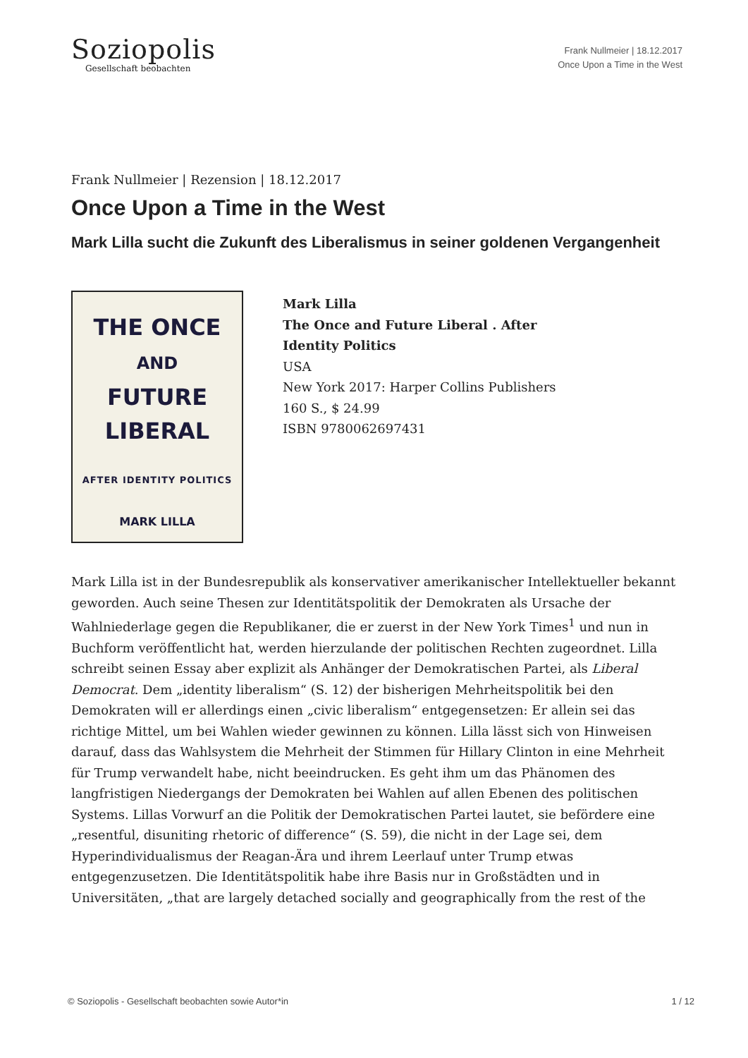Soziopolis
Gesellschaft beobachten
Frank Nullmeier | 18.12.2017
Once Upon a Time in the West
Frank Nullmeier | Rezension | 18.12.2017
Once Upon a Time in the West
Mark Lilla sucht die Zukunft des Liberalismus in seiner goldenen Vergangenheit
THE ONCE
AND
FUTURE
LIBERAL
AFTER IDENTITY POLITICS
MARK LILLA
Mark Lilla
The Once and Future Liberal . After
Identity Politics
USA
New York 2017: Harper Collins Publishers
160 S., $ 24.99
ISBN 9780062697431
Mark Lilla ist in der Bundesrepublik als konservativer amerikanischer Intellektueller bekannt geworden. Auch seine Thesen zur Identitätspolitik der Demokraten als Ursache der Wahlniederlage gegen die Republikaner, die er zuerst in der New York Times<sup>1</sup> und nun in Buchform veröffentlicht hat, werden hierzulande der politischen Rechten zugeordnet. Lilla schreibt seinen Essay aber explizit als Anhänger der Demokratischen Partei, als Liberal Democrat. Dem „identity liberalism“ (S. 12) der bisherigen Mehrheitspolitik bei den Demokraten will er allerdings einen „civic liberalism“ entgegensetzen: Er allein sei das richtige Mittel, um bei Wahlen wieder gewinnen zu können. Lilla lässt sich von Hinweisen darauf, dass das Wahlsystem die Mehrheit der Stimmen für Hillary Clinton in eine Mehrheit für Trump verwandelt habe, nicht beeindrucken. Es geht ihm um das Phänomen des langfristigen Niedergangs der Demokraten bei Wahlen auf allen Ebenen des politischen Systems. Lillas Vorwurf an die Politik der Demokratischen Partei lautet, sie befördere eine „resentful, disuniting rhetoric of difference“ (S. 59), die nicht in der Lage sei, dem Hyperindividualismus der Reagan-Ära und ihrem Leerlauf unter Trump etwas entgegenzusetzen. Die Identitätspolitik habe ihre Basis nur in Großstädten und in Universitäten, „that are largely detached socially and geographically from the rest of the
© Soziopolis - Gesellschaft beobachten sowie Autor*in 1 / 12